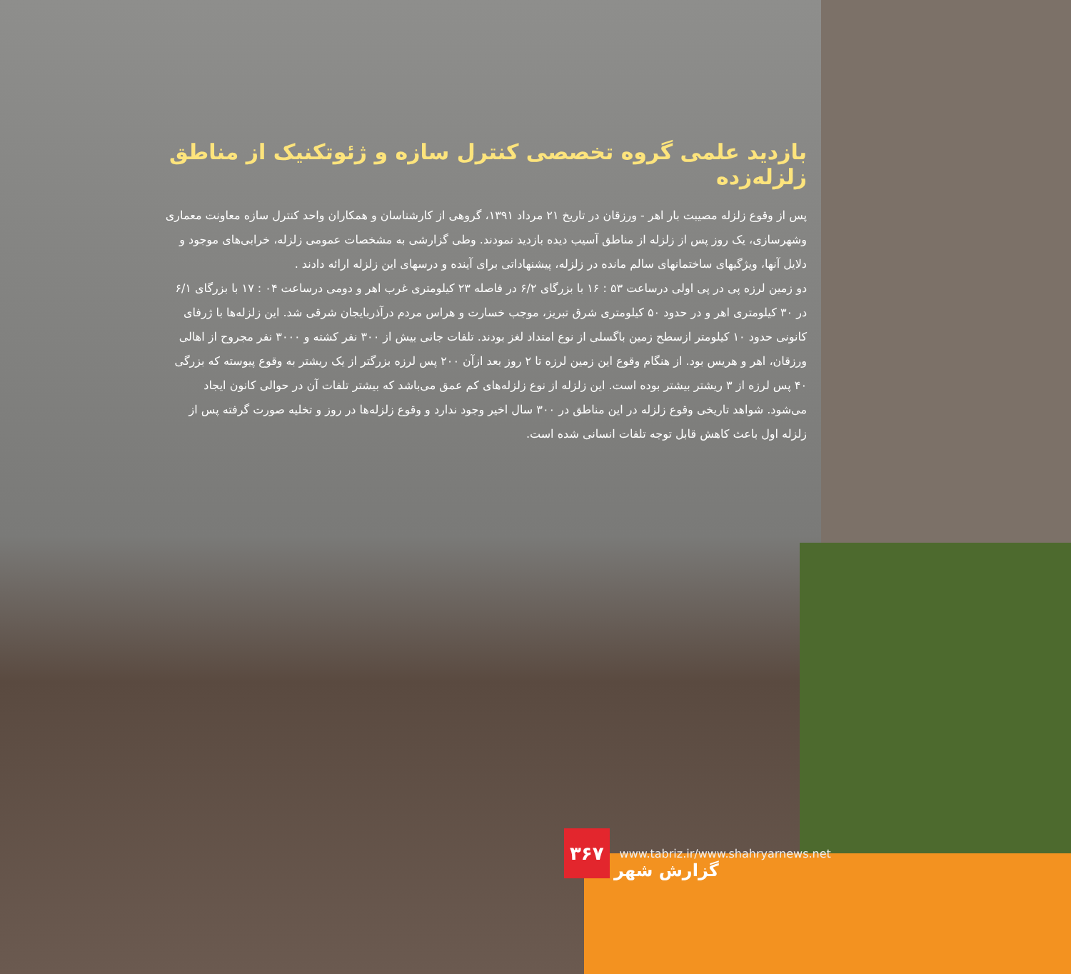بازدید علمی گروه تخصصی کنترل سازه و ژئوتکنیک از مناطق زلزله‌زده
پس از وقوع زلزله مصیبت بار اهر - ورزقان در تاریخ ۲۱ مرداد ۱۳۹۱، گروهی از کارشناسان و همکاران واحد کنترل سازه معاونت معماری وشهرسازی، یک روز پس از زلزله از مناطق آسیب دیده بازدید نمودند. وطی گزارشی به مشخصات عمومی زلزله، خرابی‌های موجود و دلایل آنها، ویژگیهای ساختمانهای سالم مانده در زلزله، پیشنهاداتی برای آینده و درسهای این زلزله ارائه دادند .
دو زمین لرزه پی در پی اولی درساعت ۵۳ : ۱۶ با بزرگای ۶/۲ در فاصله ۲۳ کیلومتری غرب اهر و دومی درساعت ۰۴ : ۱۷ با بزرگای ۶/۱ در ۳۰ کیلومتری اهر و در حدود ۵۰ کیلومتری شرق تبریز، موجب خسارت و هراس مردم درآذربایجان شرقی شد. این زلزله‌ها با ژرفای کانونی حدود ۱۰ کیلومتر ازسطح زمین باگسلی از نوع امتداد لغز بودند. تلفات جانی بیش از ۳۰۰ نفر کشته و ۳۰۰۰ نفر مجروح از اهالی ورزقان، اهر و هریس بود. از هنگام وقوع این زمین لرزه تا ۲ روز بعد ازآن ۲۰۰ پس لرزه بزرگتر از یک ریشتر به وقوع پیوسته که بزرگی ۴۰ پس لرزه از ۳ ریشتر بیشتر بوده است. این زلزله از نوع زلزله‌های کم عمق می‌باشد که بیشتر تلفات آن در حوالی کانون ایجاد می‌شود. شواهد تاریخی وقوع زلزله در این مناطق در ۳۰۰ سال اخیر وجود ندارد و وقوع زلزله‌ها در روز و تخلیه صورت گرفته پس از زلزله اول باعث کاهش قابل توجه تلفات انسانی شده است.
۳۶۷
www.tabriz.ir/www.shahryarnews.net
گزارش شهر